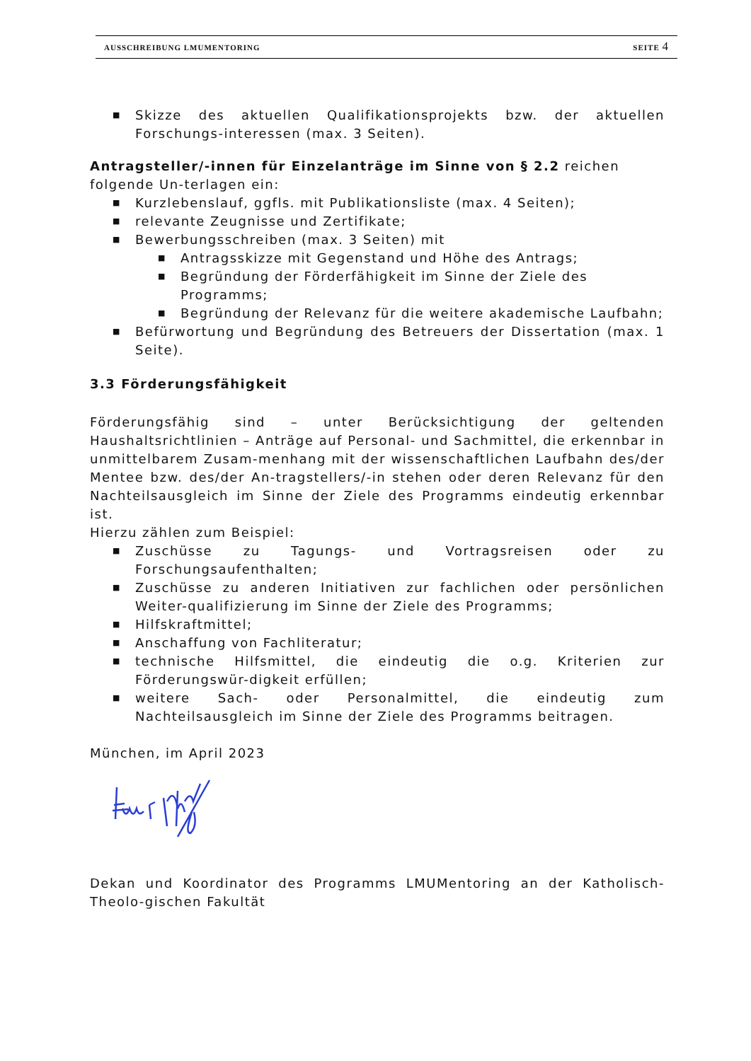AUSSCHREIBUNG LMUMENTORING SEITE 4
■ Skizze des aktuellen Qualifikationsprojekts bzw. der aktuellen Forschungs-interessen (max. 3 Seiten).
Antragsteller/-innen für Einzelanträge im Sinne von § 2.2 reichen folgende Un-terlagen ein:
■ Kurzlebenslauf, ggfls. mit Publikationsliste (max. 4 Seiten);
■ relevante Zeugnisse und Zertifikate;
■ Bewerbungsschreiben (max. 3 Seiten) mit
■ Antragsskizze mit Gegenstand und Höhe des Antrags;
■ Begründung der Förderfähigkeit im Sinne der Ziele des Programms;
■ Begründung der Relevanz für die weitere akademische Laufbahn;
■ Befürwortung und Begründung des Betreuers der Dissertation (max. 1 Seite).
3.3 Förderungsfähigkeit
Förderungsfähig sind – unter Berücksichtigung der geltenden Haushaltsrichtlinien – Anträge auf Personal- und Sachmittel, die erkennbar in unmittelbarem Zusam-menhang mit der wissenschaftlichen Laufbahn des/der Mentee bzw. des/der An-tragstellers/-in stehen oder deren Relevanz für den Nachteilsausgleich im Sinne der Ziele des Programms eindeutig erkennbar ist.
Hierzu zählen zum Beispiel:
■ Zuschüsse zu Tagungs- und Vortragsreisen oder zu Forschungsaufenthalten;
■ Zuschüsse zu anderen Initiativen zur fachlichen oder persönlichen Weiter-qualifizierung im Sinne der Ziele des Programms;
■ Hilfskraftmittel;
■ Anschaffung von Fachliteratur;
■ technische Hilfsmittel, die eindeutig die o.g. Kriterien zur Förderungswür-digkeit erfüllen;
■ weitere Sach- oder Personalmittel, die eindeutig zum Nachteilsausgleich im Sinne der Ziele des Programms beitragen.
München, im April 2023
Dekan und Koordinator des Programms LMUMentoring an der Katholisch-Theolo-gischen Fakultät